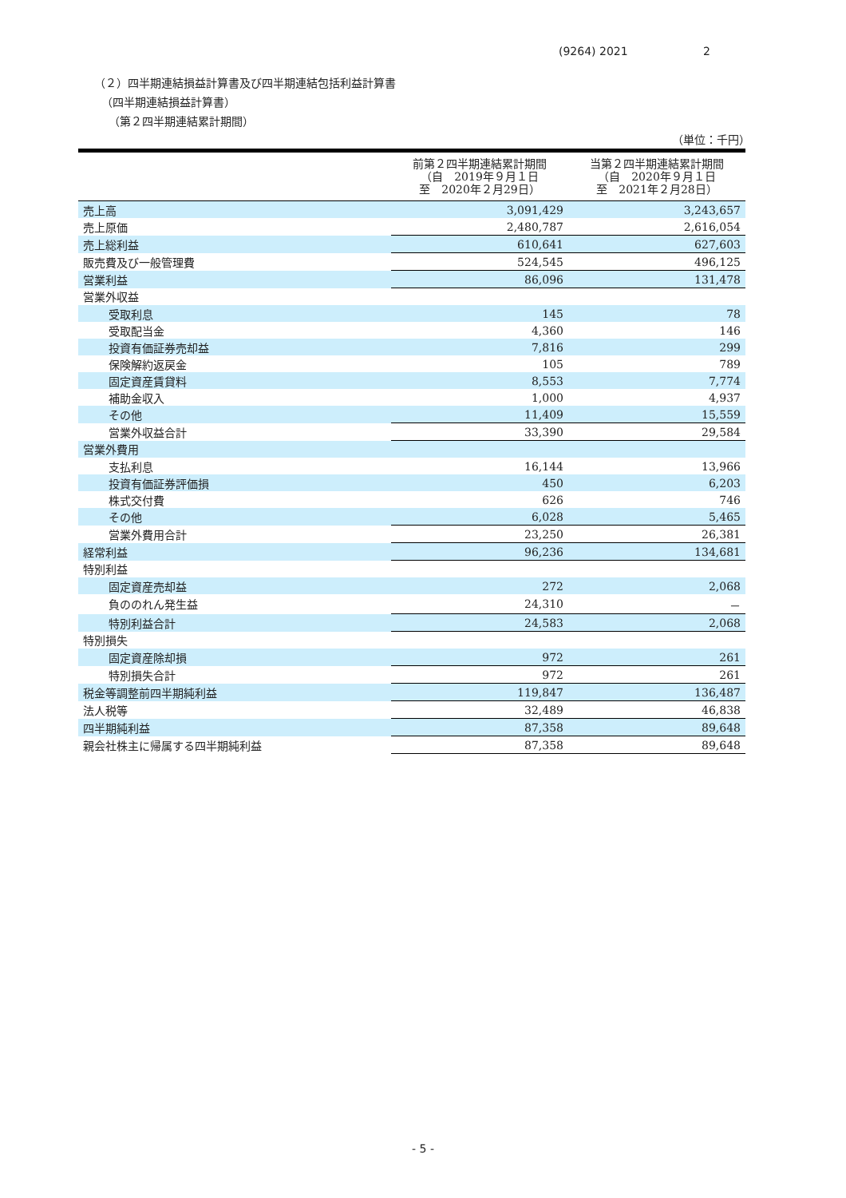(9264) 2021 2
（２）四半期連結損益計算書及び四半期連結包括利益計算書
（四半期連結損益計算書）
（第２四半期連結累計期間）
（単位：千円）
| | 前第２四半期連結累計期間 （自 2019年９月１日 至 2020年２月29日） | 当第２四半期連結累計期間 （自 2020年９月１日 至 2021年２月28日） |
| --- | --- | --- |
| 売上高 | 3,091,429 | 3,243,657 |
| 売上原価 | 2,480,787 | 2,616,054 |
| 売上総利益 | 610,641 | 627,603 |
| 販売費及び一般管理費 | 524,545 | 496,125 |
| 営業利益 | 86,096 | 131,478 |
| 営業外収益 | | |
| 受取利息 | 145 | 78 |
| 受取配当金 | 4,360 | 146 |
| 投資有価証券売却益 | 7,816 | 299 |
| 保険解約返戻金 | 105 | 789 |
| 固定資産賃貸料 | 8,553 | 7,774 |
| 補助金収入 | 1,000 | 4,937 |
| その他 | 11,409 | 15,559 |
| 営業外収益合計 | 33,390 | 29,584 |
| 営業外費用 | | |
| 支払利息 | 16,144 | 13,966 |
| 投資有価証券評価損 | 450 | 6,203 |
| 株式交付費 | 626 | 746 |
| その他 | 6,028 | 5,465 |
| 営業外費用合計 | 23,250 | 26,381 |
| 経常利益 | 96,236 | 134,681 |
| 特別利益 | | |
| 固定資産売却益 | 272 | 2,068 |
| 負ののれん発生益 | 24,310 | － |
| 特別利益合計 | 24,583 | 2,068 |
| 特別損失 | | |
| 固定資産除却損 | 972 | 261 |
| 特別損失合計 | 972 | 261 |
| 税金等調整前四半期純利益 | 119,847 | 136,487 |
| 法人税等 | 32,489 | 46,838 |
| 四半期純利益 | 87,358 | 89,648 |
| 親会社株主に帰属する四半期純利益 | 87,358 | 89,648 |
- 5 -